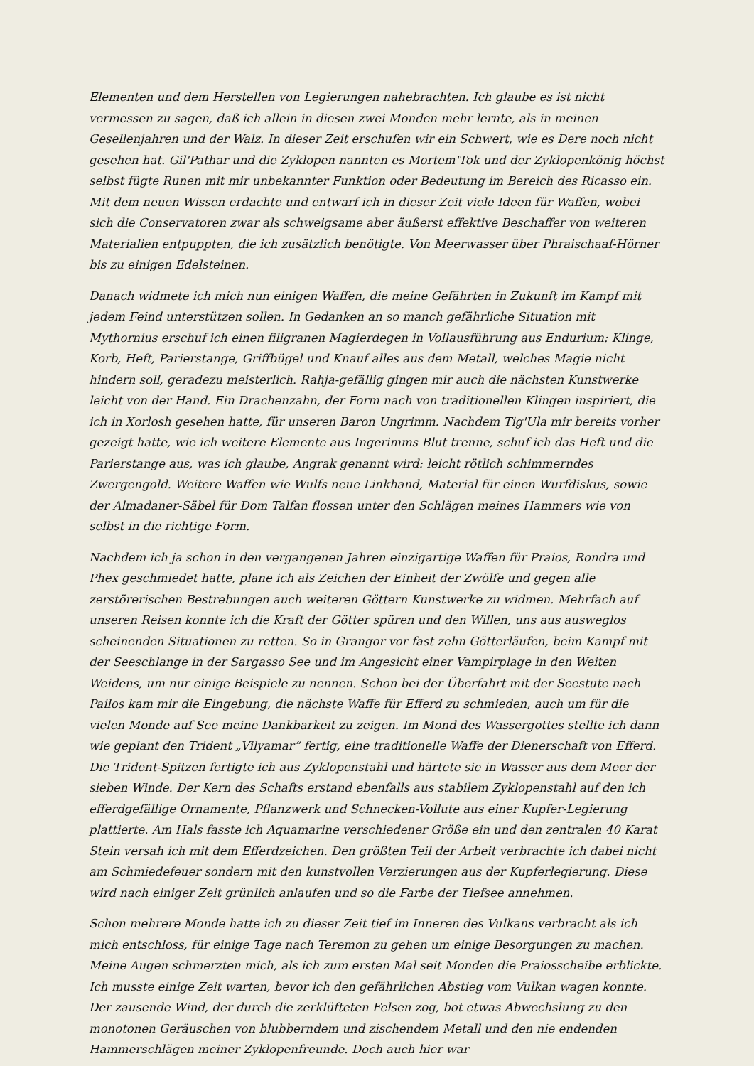Elementen und dem Herstellen von Legierungen nahebrachten. Ich glaube es ist nicht vermessen zu sagen, daß ich allein in diesen zwei Monden mehr lernte, als in meinen Gesellenjahren und der Walz. In dieser Zeit erschufen wir ein Schwert, wie es Dere noch nicht gesehen hat. Gil'Pathar und die Zyklopen nannten es Mortem'Tok und der Zyklopenkönig höchst selbst fügte Runen mit mir unbekannter Funktion oder Bedeutung im Bereich des Ricasso ein. Mit dem neuen Wissen erdachte und entwarf ich in dieser Zeit viele Ideen für Waffen, wobei sich die Conservatoren zwar als schweigsame aber äußerst effektive Beschaffer von weiteren Materialien entpuppten, die ich zusätzlich benötigte. Von Meerwasser über Phraischaaf-Hörner bis zu einigen Edelsteinen.
Danach widmete ich mich nun einigen Waffen, die meine Gefährten in Zukunft im Kampf mit jedem Feind unterstützen sollen. In Gedanken an so manch gefährliche Situation mit Mythornius erschuf ich einen filigranen Magierdegen in Vollausführung aus Endurium: Klinge, Korb, Heft, Parierstange, Griffbügel und Knauf alles aus dem Metall, welches Magie nicht hindern soll, geradezu meisterlich. Rahja-gefällig gingen mir auch die nächsten Kunstwerke leicht von der Hand. Ein Drachenzahn, der Form nach von traditionellen Klingen inspiriert, die ich in Xorlosh gesehen hatte, für unseren Baron Ungrimm. Nachdem Tig'Ula mir bereits vorher gezeigt hatte, wie ich weitere Elemente aus Ingerimms Blut trenne, schuf ich das Heft und die Parierstange aus, was ich glaube, Angrak genannt wird: leicht rötlich schimmerndes Zwergengold. Weitere Waffen wie Wulfs neue Linkhand, Material für einen Wurfdiskus, sowie der Almadaner-Säbel für Dom Talfan flossen unter den Schlägen meines Hammers wie von selbst in die richtige Form.
Nachdem ich ja schon in den vergangenen Jahren einzigartige Waffen für Praios, Rondra und Phex geschmiedet hatte, plane ich als Zeichen der Einheit der Zwölfe und gegen alle zerstörerischen Bestrebungen auch weiteren Göttern Kunstwerke zu widmen. Mehrfach auf unseren Reisen konnte ich die Kraft der Götter spüren und den Willen, uns aus ausweglos scheinenden Situationen zu retten. So in Grangor vor fast zehn Götterläufen, beim Kampf mit der Seeschlange in der Sargasso See und im Angesicht einer Vampirplage in den Weiten Weidens, um nur einige Beispiele zu nennen. Schon bei der Überfahrt mit der Seestute nach Pailos kam mir die Eingebung, die nächste Waffe für Efferd zu schmieden, auch um für die vielen Monde auf See meine Dankbarkeit zu zeigen. Im Mond des Wassergottes stellte ich dann wie geplant den Trident „Vilyamar“ fertig, eine traditionelle Waffe der Dienerschaft von Efferd. Die Trident-Spitzen fertigte ich aus Zyklopenstahl und härtete sie in Wasser aus dem Meer der sieben Winde. Der Kern des Schafts erstand ebenfalls aus stabilem Zyklopenstahl auf den ich efferdgefällige Ornamente, Pflanzwerk und Schnecken-Vollute aus einer Kupfer-Legierung plattierte. Am Hals fasste ich Aquamarine verschiedener Größe ein und den zentralen 40 Karat Stein versah ich mit dem Efferdzeichen. Den größten Teil der Arbeit verbrachte ich dabei nicht am Schmiedefeuer sondern mit den kunstvollen Verzierungen aus der Kupferlegierung. Diese wird nach einiger Zeit grünlich anlaufen und so die Farbe der Tiefsee annehmen.
Schon mehrere Monde hatte ich zu dieser Zeit tief im Inneren des Vulkans verbracht als ich mich entschloss, für einige Tage nach Teremon zu gehen um einige Besorgungen zu machen. Meine Augen schmerzten mich, als ich zum ersten Mal seit Monden die Praiosscheibe erblickte. Ich musste einige Zeit warten, bevor ich den gefährlichen Abstieg vom Vulkan wagen konnte. Der zausende Wind, der durch die zerklüfteten Felsen zog, bot etwas Abwechslung zu den monotonen Geräuschen von blubberndem und zischendem Metall und den nie endenden Hammerschlägen meiner Zyklopenfreunde. Doch auch hier war